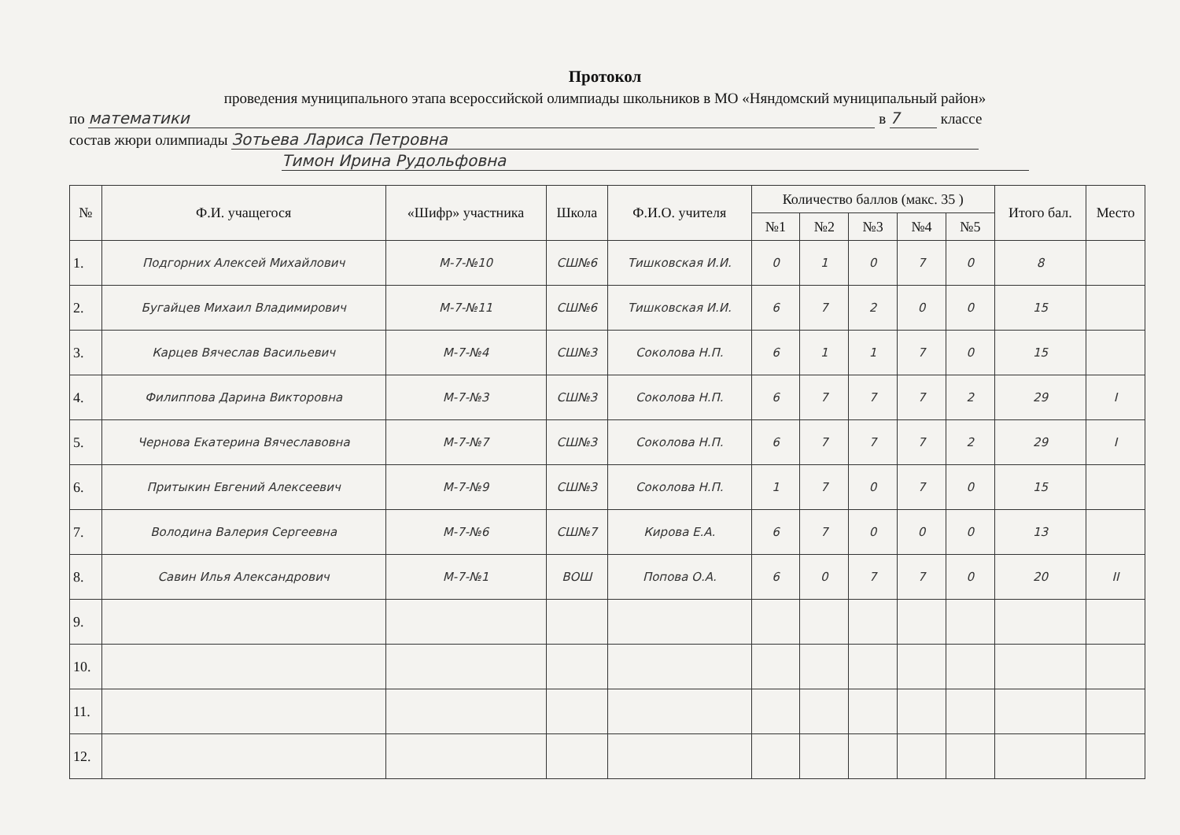Протокол
проведения муниципального этапа всероссийской олимпиады школьников в МО «Няндомский муниципальный район»
по математики в 7 классе
состав жюри олимпиады Зотьева Лариса Петровна
Тимон Ирина Рудольфовна
| № | Ф.И. учащегося | «Шифр» участника | Школа | Ф.И.О. учителя | Количество баллов (макс. 35 ) | | | | | Итого бал. | Место |
| --- | --- | --- | --- | --- | --- | --- | --- | --- | --- | --- | --- |
| | | | | | №1 | №2 | №3 | №4 | №5 | | |
| 1. | Подгорних Алексей Михайлович | М-7-№10 | СШ№6 | Тишковская И.И. | 0 | 1 | 0 | 7 | 0 | 8 | |
| 2. | Бугайцев Михаил Владимирович | М-7-№11 | СШ№6 | Тишковская И.И. | 6 | 7 | 2 | 0 | 0 | 15 | |
| 3. | Карцев Вячеслав Васильевич | М-7-№4 | СШ№3 | Соколова Н.П. | 6 | 1 | 1 | 7 | 0 | 15 | |
| 4. | Филиппова Дарина Викторовна | М-7-№3 | СШ№3 | Соколова Н.П. | 6 | 7 | 7 | 7 | 2 | 29 | I |
| 5. | Чернова Екатерина Вячеславовна | М-7-№7 | СШ№3 | Соколова Н.П. | 6 | 7 | 7 | 7 | 2 | 29 | I |
| 6. | Притыкин Евгений Алексеевич | М-7-№9 | СШ№3 | Соколова Н.П. | 1 | 7 | 0 | 7 | 0 | 15 | |
| 7. | Володина Валерия Сергеевна | М-7-№6 | СШ№7 | Кирова Е.А. | 6 | 7 | 0 | 0 | 0 | 13 | |
| 8. | Савин Илья Александрович | М-7-№1 | ВОШ | Попова О.А. | 6 | 0 | 7 | 7 | 0 | 20 | II |
| 9. | | | | | | | | | | | |
| 10. | | | | | | | | | | | |
| 11. | | | | | | | | | | | |
| 12. | | | | | | | | | | | |